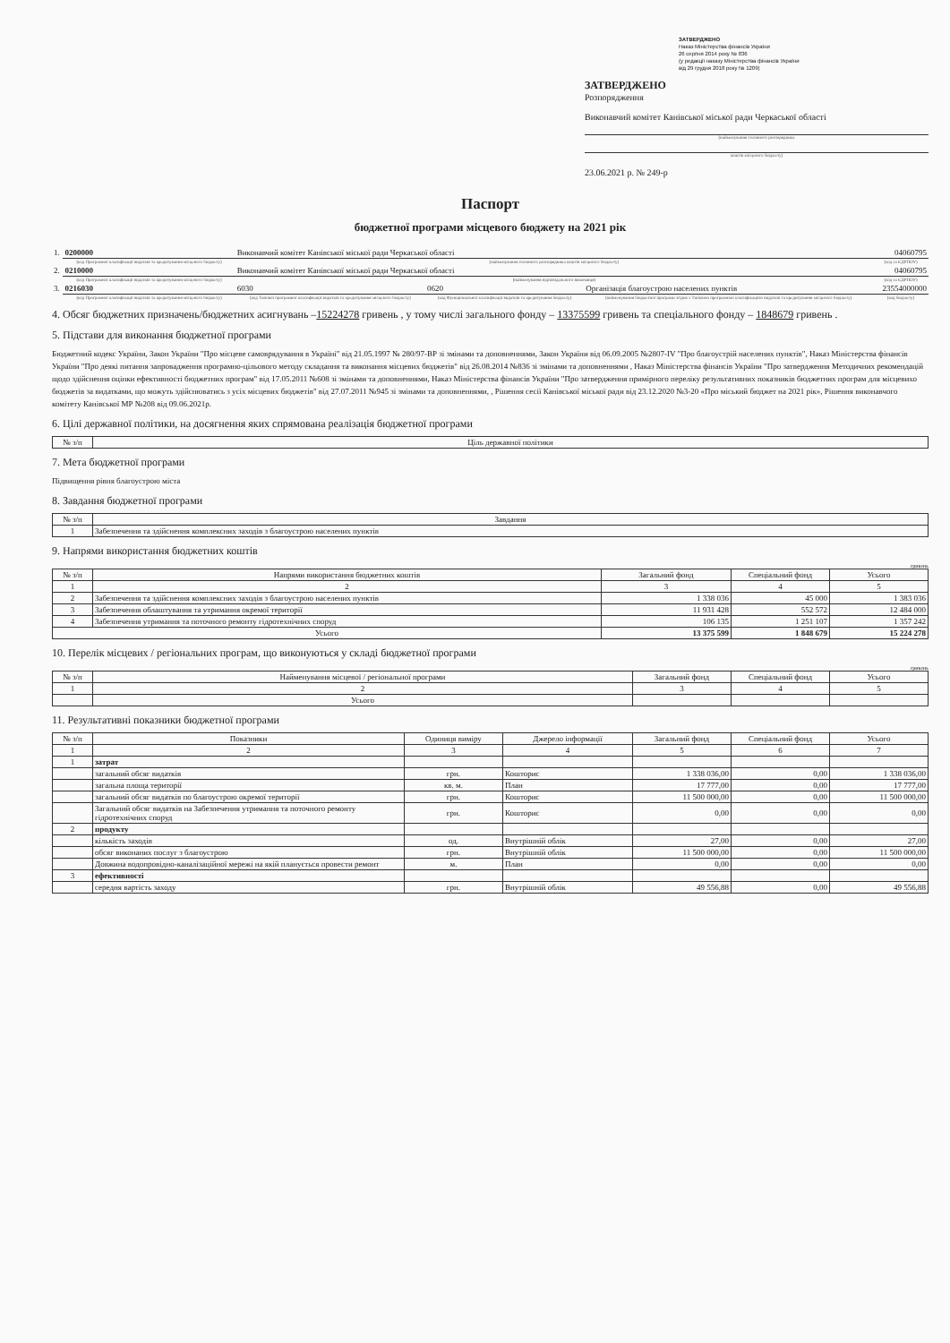ЗАТВЕРДЖЕНО
Наказ Міністерства фінансів України
26 серпня 2014 року № 836
(у редакції наказу Міністерства фінансів України
від 29 грудня 2018 року № 1209)
ЗАТВЕРДЖЕНО
Розпорядження
Виконавчий комітет Канівської міської ради Черкаської області
(найменування головного розпорядника
коштів місцевого бюджету)
23.06.2021 р. № 249-р
Паспорт
бюджетної програми місцевого бюджету на 2021 рік
| 1. | 0200000 | Виконавчий комітет Канівської міської ради Черкаської області | | | 04060795 |
| | (код Програмної класифікації видатків та кредитування місцевого бюджету) | (найменування головного розпорядника коштів місцевого бюджету) | | | (код за ЄДРПОУ) |
| 2. | 0210000 | Виконавчий комітет Канівської міської ради Черкаської області | | | 04060795 |
| | (код Програмної класифікації видатків та кредитування місцевого бюджету) | (найменування відповідального виконавця) | | | (код за ЄДРПОУ) |
| 3. | 0216030 | 6030 | 0620 | Організація благоустрою населених пунктів | 23554000000 |
| | (код Програмної класифікації видатків та кредитування місцевого бюджету) | (код Типової програмної класифікації видатків та кредитування місцевого бюджету) | (код Функціональної класифікації видатків та кредитування бюджету) | (найменування бюджетної програми згідно з Типовою програмною класифікацією видатків та кредитування місцевого бюджету) | (код бюджету) |
4. Обсяг бюджетних призначень/бюджетних асигнувань –15224278 гривень , у тому числі загального фонду – 13375599 гривень та спеціального фонду – 1848679 гривень .
5. Підстави для виконання бюджетної програми
Бюджетний кодекс України, Закон України "Про місцеве самоврядування в Україні" від 21.05.1997 № 280/97-ВР зі змінами та доповненнями, Закон України від 06.09.2005 №2807-IV "Про благоустрій населених пунктів", Наказ Міністерства фінансів України "Про деякі питання запровадження програмно-цільового методу складання та виконання місцевих бюджетів" від 26.08.2014 №836 зі змінами та доповненнями , Наказ Міністерства фінансів України "Про затвердження Методичних рекомендацій щодо здійснення оцінки ефективності бюджетних програм" від 17.05.2011 №608 зі змінами та доповненнями, Наказ Міністерства фінансів України "Про затвердження примірного переліку результативних показників бюджетних програм для місцевихо бюджетів за видатками, що можуть здійснюватись з усіх місцевих бюджетів" від 27.07.2011 №945 зі змінами та доповненнями, , Рішення сесії Канівської міської ради від 23.12.2020 №3-20 «Про міський бюджет на 2021 рік», Рішення виконавчого комітету Канівської МР №208 від 09.06.2021р.
6. Цілі державної політики, на досягнення яких спрямована реалізація бюджетної програми
| № з/п | Ціль державної політики |
| --- | --- |
7. Мета бюджетної програми
Підвищення рівня благоустрою міста
8. Завдання бюджетної програми
| № з/п | Завдання |
| --- | --- |
| 1 | Забезпечення та здійснення комплексних заходів з благоустрою населених пунктів |
9. Напрями використання бюджетних коштів
гривень
| № з/п | Напрями використання бюджетних коштів | Загальний фонд | Спеціальний фонд | Усього |
| --- | --- | --- | --- | --- |
| 1 | 2 | 3 | 4 | 5 |
| 2 | Забезпечення та здійснення комплексних заходів з благоустрою населених пунктів | 1 338 036 | 45 000 | 1 383 036 |
| 3 | Забезпечення облаштування та утримання окремої території | 11 931 428 | 552 572 | 12 484 000 |
| 4 | Забезпечення утримання та поточного ремонту гідротехнічних споруд | 106 135 | 1 251 107 | 1 357 242 |
| Усього | | 13 375 599 | 1 848 679 | 15 224 278 |
10. Перелік місцевих / регіональних програм, що виконуються у складі бюджетної програми
гривень
| № з/п | Найменування місцевої / регіональної програми | Загальний фонд | Спеціальний фонд | Усього |
| --- | --- | --- | --- | --- |
| 1 | 2 | 3 | 4 | 5 |
| | Усього | | | |
11. Результативні показники бюджетної програми
| № з/п | Показники | Одиниця виміру | Джерело інформації | Загальний фонд | Спеціальний фонд | Усього |
| --- | --- | --- | --- | --- | --- | --- |
| 1 | 2 | 3 | 4 | 5 | 6 | 7 |
| 1 | затрат | | | | | |
| | загальний обсяг видатків | грн. | Кошторис | 1 338 036,00 | 0,00 | 1 338 036,00 |
| | загальна площа території | кв. м. | План | 17 777,00 | 0,00 | 17 777,00 |
| | загальний обсяг видатків по благоустрою окремої території | грн. | Кошторис | 11 500 000,00 | 0,00 | 11 500 000,00 |
| | Загальний обсяг видатків на Забезпечення утримання та поточного ремонту гідротехнічних споруд | грн. | Кошторис | 0,00 | 0,00 | 0,00 |
| 2 | продукту | | | | | |
| | кількість заходів | од. | Внутрішній облік | 27,00 | 0,00 | 27,00 |
| | обсяг виконаних послуг з благоустрою | грн. | Внутрішній облік | 11 500 000,00 | 0,00 | 11 500 000,00 |
| | Довжина водопровідно-каналізаційної мережі на якій планується провести ремонт | м. | План | 0,00 | 0,00 | 0,00 |
| 3 | ефективності | | | | | |
| | середня вартість заходу | грн. | Внутрішній облік | 49 556,88 | 0,00 | 49 556,88 |